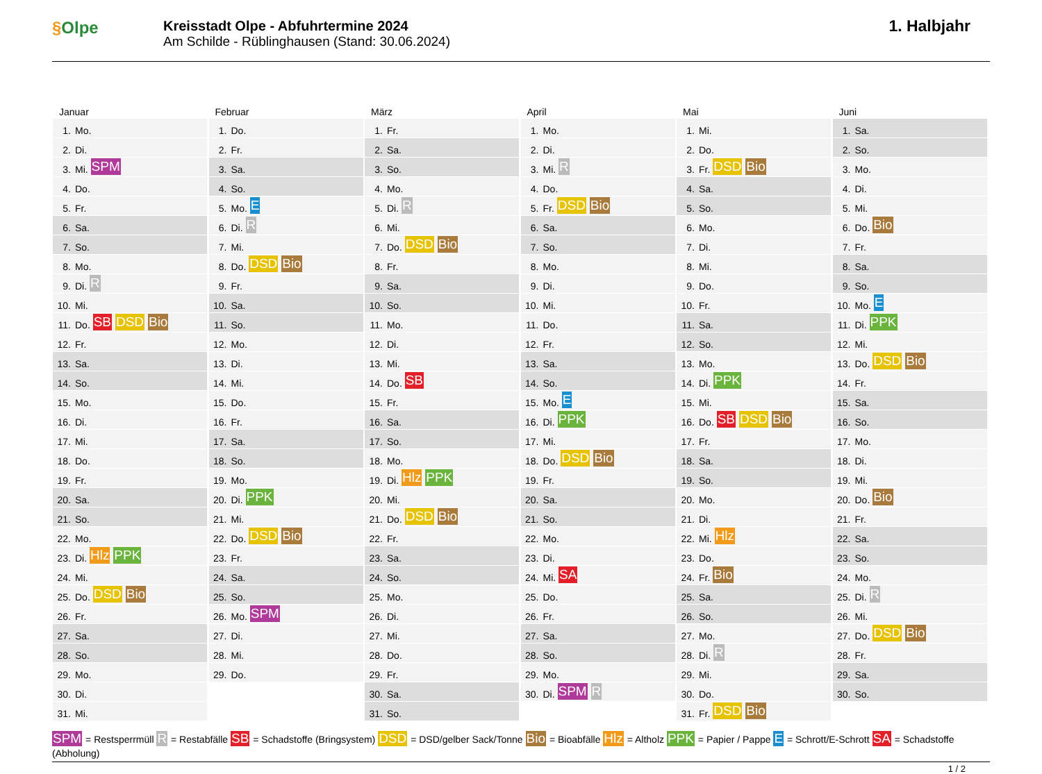§Olpe
Kreisstadt Olpe - Abfuhrtermine 2024
Am Schilde - Rüblinghausen (Stand: 30.06.2024)
1. Halbjahr
Januar
| 1. | Mo. |
| 2. | Di. |
| 3. | Mi. SPM |
| 4. | Do. |
| 5. | Fr. |
| 6. | Sa. |
| 7. | So. |
| 8. | Mo. |
| 9. | Di. R |
| 10. | Mi. |
| 11. | Do. SB DSD Bio |
| 12. | Fr. |
| 13. | Sa. |
| 14. | So. |
| 15. | Mo. |
| 16. | Di. |
| 17. | Mi. |
| 18. | Do. |
| 19. | Fr. |
| 20. | Sa. |
| 21. | So. |
| 22. | Mo. |
| 23. | Di. Hlz PPK |
| 24. | Mi. |
| 25. | Do. DSD Bio |
| 26. | Fr. |
| 27. | Sa. |
| 28. | So. |
| 29. | Mo. |
| 30. | Di. |
| 31. | Mi. |
Februar
| 1. | Do. |
| 2. | Fr. |
| 3. | Sa. |
| 4. | So. |
| 5. | Mo. E |
| 6. | Di. R |
| 7. | Mi. |
| 8. | Do. DSD Bio |
| 9. | Fr. |
| 10. | Sa. |
| 11. | So. |
| 12. | Mo. |
| 13. | Di. |
| 14. | Mi. |
| 15. | Do. |
| 16. | Fr. |
| 17. | Sa. |
| 18. | So. |
| 19. | Mo. |
| 20. | Di. PPK |
| 21. | Mi. |
| 22. | Do. DSD Bio |
| 23. | Fr. |
| 24. | Sa. |
| 25. | So. |
| 26. | Mo. SPM |
| 27. | Di. |
| 28. | Mi. |
| 29. | Do. |
März
| 1. | Fr. |
| 2. | Sa. |
| 3. | So. |
| 4. | Mo. |
| 5. | Di. R |
| 6. | Mi. |
| 7. | Do. DSD Bio |
| 8. | Fr. |
| 9. | Sa. |
| 10. | So. |
| 11. | Mo. |
| 12. | Di. |
| 13. | Mi. |
| 14. | Do. SB |
| 15. | Fr. |
| 16. | Sa. |
| 17. | So. |
| 18. | Mo. |
| 19. | Di. Hlz PPK |
| 20. | Mi. |
| 21. | Do. DSD Bio |
| 22. | Fr. |
| 23. | Sa. |
| 24. | So. |
| 25. | Mo. |
| 26. | Di. |
| 27. | Mi. |
| 28. | Do. |
| 29. | Fr. |
| 30. | Sa. |
| 31. | So. |
April
| 1. | Mo. |
| 2. | Di. |
| 3. | Mi. R |
| 4. | Do. |
| 5. | Fr. DSD Bio |
| 6. | Sa. |
| 7. | So. |
| 8. | Mo. |
| 9. | Di. |
| 10. | Mi. |
| 11. | Do. |
| 12. | Fr. |
| 13. | Sa. |
| 14. | So. |
| 15. | Mo. E |
| 16. | Di. PPK |
| 17. | Mi. |
| 18. | Do. DSD Bio |
| 19. | Fr. |
| 20. | Sa. |
| 21. | So. |
| 22. | Mo. |
| 23. | Di. |
| 24. | Mi. SA |
| 25. | Do. |
| 26. | Fr. |
| 27. | Sa. |
| 28. | So. |
| 29. | Mo. |
| 30. | Di. SPM R |
Mai
| 1. | Mi. |
| 2. | Do. |
| 3. | Fr. DSD Bio |
| 4. | Sa. |
| 5. | So. |
| 6. | Mo. |
| 7. | Di. |
| 8. | Mi. |
| 9. | Do. |
| 10. | Fr. |
| 11. | Sa. |
| 12. | So. |
| 13. | Mo. |
| 14. | Di. PPK |
| 15. | Mi. |
| 16. | Do. SB DSD Bio |
| 17. | Fr. |
| 18. | Sa. |
| 19. | So. |
| 20. | Mo. |
| 21. | Di. |
| 22. | Mi. Hlz |
| 23. | Do. |
| 24. | Fr. Bio |
| 25. | Sa. |
| 26. | So. |
| 27. | Mo. |
| 28. | Di. R |
| 29. | Mi. |
| 30. | Do. |
| 31. | Fr. DSD Bio |
Juni
| 1. | Sa. |
| 2. | So. |
| 3. | Mo. |
| 4. | Di. |
| 5. | Mi. |
| 6. | Do. Bio |
| 7. | Fr. |
| 8. | Sa. |
| 9. | So. |
| 10. | Mo. E |
| 11. | Di. PPK |
| 12. | Mi. |
| 13. | Do. DSD Bio |
| 14. | Fr. |
| 15. | Sa. |
| 16. | So. |
| 17. | Mo. |
| 18. | Di. |
| 19. | Mi. |
| 20. | Do. Bio |
| 21. | Fr. |
| 22. | Sa. |
| 23. | So. |
| 24. | Mo. |
| 25. | Di. R |
| 26. | Mi. |
| 27. | Do. DSD Bio |
| 28. | Fr. |
| 29. | Sa. |
| 30. | So. |
SPM = Restsperrmüll R = Restabfälle SB = Schadstoffe (Bringsystem) DSD = DSD/gelber Sack/Tonne Bio = Bioabfälle Hlz = Altholz PPK = Papier / Pappe E = Schrott/E-Schrott SA = Schadstoffe (Abholung)
1 / 2